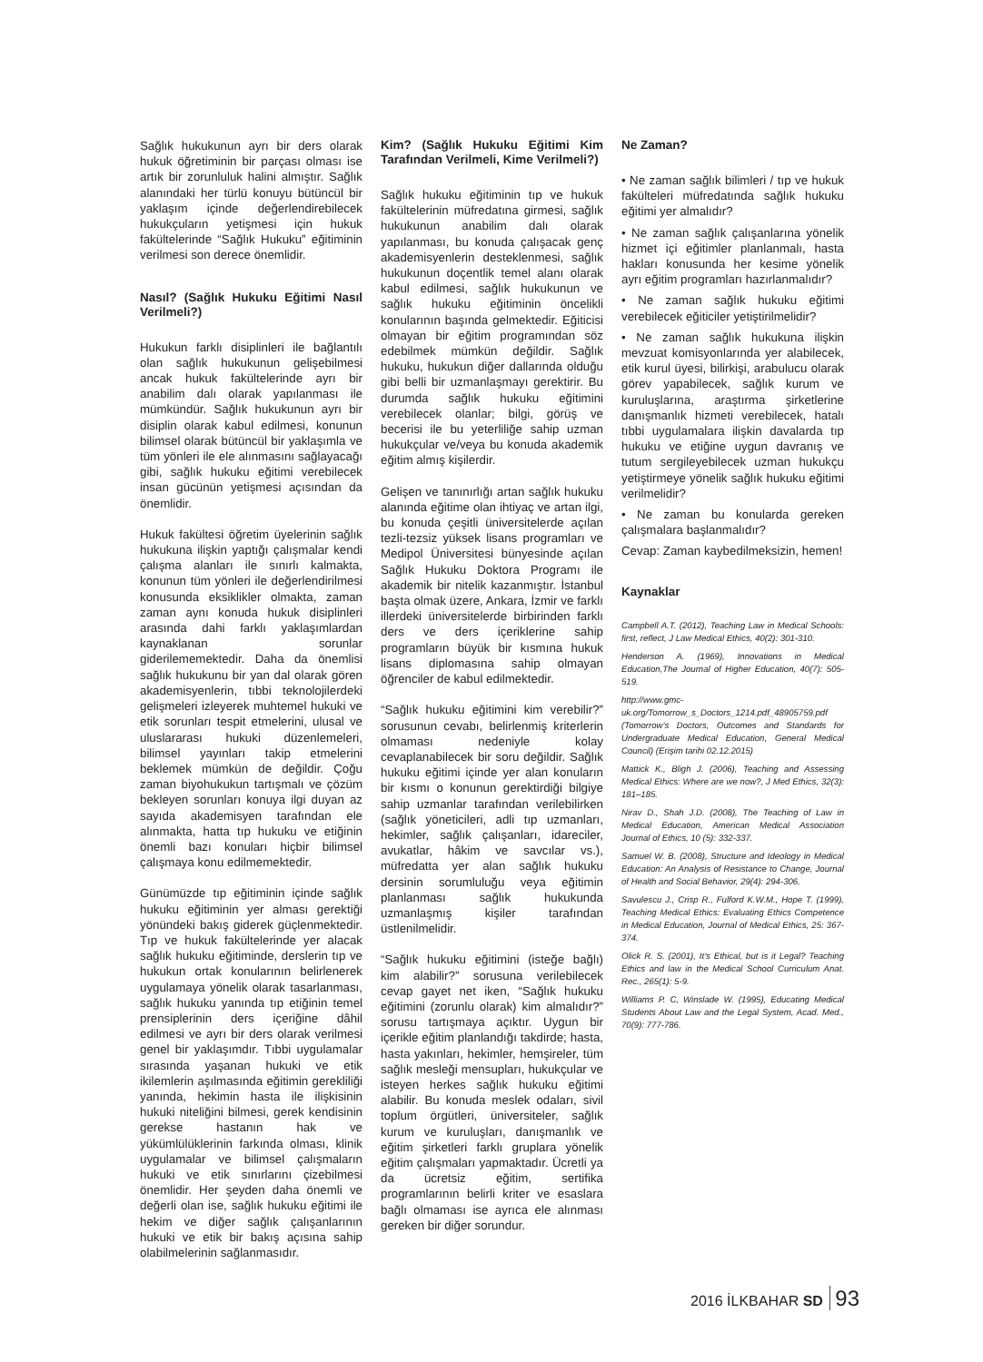Sağlık hukukunun ayrı bir ders olarak hukuk öğretiminin bir parçası olması ise artık bir zorunluluk halini almıştır. Sağlık alanındaki her türlü konuyu bütüncül bir yaklaşım içinde değerlendirebilecek hukukçuların yetişmesi için hukuk fakültelerinde “Sağlık Hukuku” eğitiminin verilmesi son derece önemlidir.
Nasıl? (Sağlık Hukuku Eğitimi Nasıl Verilmeli?)
Hukukun farklı disiplinleri ile bağlantılı olan sağlık hukukunun gelişebilmesi ancak hukuk fakültelerinde ayrı bir anabilim dalı olarak yapılanması ile mümkündür. Sağlık hukukunun ayrı bir disiplin olarak kabul edilmesi, konunun bilimsel olarak bütüncül bir yaklaşımla ve tüm yönleri ile ele alınmasını sağlayacağı gibi, sağlık hukuku eğitimi verebilecek insan gücünün yetişmesi açısından da önemlidir.
Hukuk fakültesi öğretim üyelerinin sağlık hukukuna ilişkin yaptığı çalışmalar kendi çalışma alanları ile sınırlı kalmakta, konunun tüm yönleri ile değerlendirilmesi konusunda eksiklikler olmakta, zaman zaman aynı konuda hukuk disiplinleri arasında dahi farklı yaklaşımlardan kaynaklanan sorunlar giderilememektedir. Daha da önemlisi sağlık hukukunu bir yan dal olarak gören akademisyenlerin, tıbbi teknolojilerdeki gelişmeleri izleyerek muhtemel hukuki ve etik sorunları tespit etmelerini, ulusal ve uluslararası hukuki düzenlemeleri, bilimsel yayınları takip etmelerini beklemek mümkün de değildir. Çoğu zaman biyohukukun tartışmalı ve çözüm bekleyen sorunları konuya ilgi duyan az sayıda akademisyen tarafından ele alınmakta, hatta tıp hukuku ve etiğinin önemli bazı konuları hiçbir bilimsel çalışmaya konu edilmemektedir.
Günümüzde tıp eğitiminin içinde sağlık hukuku eğitiminin yer alması gerektiği yönündeki bakış giderek güçlenmektedir. Tıp ve hukuk fakültelerinde yer alacak sağlık hukuku eğitiminde, derslerin tıp ve hukukun ortak konularının belirlenerek uygulamaya yönelik olarak tasarlanması, sağlık hukuku yanında tıp etiğinin temel prensiplerinin ders içeriğine dâhil edilmesi ve ayrı bir ders olarak verilmesi genel bir yaklaşımdır. Tıbbi uygulamalar sırasında yaşanan hukuki ve etik ikilemlerin aşılmasında eğitimin gerekliliği yanında, hekimin hasta ile ilişkisinin hukuki niteliğini bilmesi, gerek kendisinin gerekse hastanın hak ve yükümlülüklerinin farkında olması, klinik uygulamalar ve bilimsel çalışmaların hukuki ve etik sınırlarını çizebilmesi önemlidir. Her şeyden daha önemli ve değerli olan ise, sağlık hukuku eğitimi ile hekim ve diğer sağlık çalışanlarının hukuki ve etik bir bakış açısına sahip olabilmelerinin sağlanmasıdır.
Kim? (Sağlık Hukuku Eğitimi Kim Tarafından Verilmeli, Kime Verilmeli?)
Sağlık hukuku eğitiminin tıp ve hukuk fakültelerinin müfredatına girmesi, sağlık hukukunun anabilim dalı olarak yapılanması, bu konuda çalışacak genç akademisyenlerin desteklenmesi, sağlık hukukunun doçentlik temel alanı olarak kabul edilmesi, sağlık hukukunun ve sağlık hukuku eğitiminin öncelikli konularının başında gelmektedir. Eğiticisi olmayan bir eğitim programından söz edebilmek mümkün değildir. Sağlık hukuku, hukukun diğer dallarında olduğu gibi belli bir uzmanlaşmayı gerektirir. Bu durumda sağlık hukuku eğitimini verebilecek olanlar; bilgi, görüş ve becerisi ile bu yeterliliğe sahip uzman hukukçular ve/veya bu konuda akademik eğitim almış kişilerdir.
Gelişen ve tanınırlığı artan sağlık hukuku alanında eğitime olan ihtiyaç ve artan ilgi, bu konuda çeşitli üniversitelerde açılan tezli-tezsiz yüksek lisans programları ve Medipol Üniversitesi bünyesinde açılan Sağlık Hukuku Doktora Programı ile akademik bir nitelik kazanmıştır. İstanbul başta olmak üzere, Ankara, İzmir ve farklı illerdeki üniversitelerde birbirinden farklı ders ve ders içeriklerine sahip programların büyük bir kısmına hukuk lisans diplomasına sahip olmayan öğrenciler de kabul edilmektedir.
“Sağlık hukuku eğitimini kim verebilir?” sorusunun cevabı, belirlenmiş kriterlerin olmaması nedeniyle kolay cevaplanabilecek bir soru değildir. Sağlık hukuku eğitimi içinde yer alan konuların bir kısmı o konunun gerektirdiği bilgiye sahip uzmanlar tarafından verilebilirken (sağlık yöneticileri, adli tıp uzmanları, hekimler, sağlık çalışanları, idareciler, avukatlar, hâkim ve savcılar vs.), müfredatta yer alan sağlık hukuku dersinin sorumluluğu veya eğitimin planlanması sağlık hukukunda uzmanlaşmış kişiler tarafından üstlenilmelidir.
“Sağlık hukuku eğitimini (isteğe bağlı) kim alabilir?” sorusuna verilebilecek cevap gayet net iken, “Sağlık hukuku eğitimini (zorunlu olarak) kim almalıdır?” sorusu tartışmaya açıktır. Uygun bir içerikle eğitim planlandığı takdirde; hasta, hasta yakınları, hekimler, hemşireler, tüm sağlık mesleği mensupları, hukukçular ve isteyen herkes sağlık hukuku eğitimi alabilir. Bu konuda meslek odaları, sivil toplum örgütleri, üniversiteler, sağlık kurum ve kuruluşları, danışmanlık ve eğitim şirketleri farklı gruplara yönelik eğitim çalışmaları yapmaktadır. Ücretli ya da ücretsiz eğitim, sertifika programlarının belirli kriter ve esaslara bağlı olmaması ise ayrıca ele alınması gereken bir diğer sorundur.
Ne Zaman?
• Ne zaman sağlık bilimleri / tıp ve hukuk fakülteleri müfredatında sağlık hukuku eğitimi yer almalıdır?
• Ne zaman sağlık çalışanlarına yönelik hizmet içi eğitimler planlanmalı, hasta hakları konusunda her kesime yönelik ayrı eğitim programları hazırlanmalıdır?
• Ne zaman sağlık hukuku eğitimi verebilecek eğiticiler yetiştirilmelidir?
• Ne zaman sağlık hukukuna ilişkin mevzuat komisyonlarında yer alabilecek, etik kurul üyesi, bilirkişi, arabulucu olarak görev yapabilecek, sağlık kurum ve kuruluşlarına, araştırma şirketlerine danışmanlık hizmeti verebilecek, hatalı tıbbi uygulamalara ilişkin davalarda tıp hukuku ve etiğine uygun davranış ve tutum sergileyebilecek uzman hukukçu yetiştirmeye yönelik sağlık hukuku eğitimi verilmelidir?
• Ne zaman bu konularda gereken çalışmalara başlanmalıdır?
Cevap: Zaman kaybedilmeksizin, hemen!
Kaynaklar
Campbell A.T. (2012), Teaching Law in Medical Schools: first, reflect, J Law Medical Ethics, 40(2): 301-310.
Henderson A. (1969), Innovations in Medical Education,The Journal of Higher Education, 40(7): 505-519.
http://www.gmc-uk.org/Tomorrow_s_Doctors_1214.pdf_48905759.pdf (Tomorrow’s Doctors, Outcomes and Standards for Undergraduate Medical Education, General Medical Council) (Erişim tarihi 02.12.2015)
Mattick K., Bligh J. (2006), Teaching and Assessing Medical Ethics: Where are we now?, J Med Ethics, 32(3): 181–185.
Nirav D., Shah J.D. (2008), The Teaching of Law in Medical Education, American Medical Association Journal of Ethics, 10 (5): 332-337.
Samuel W. B. (2008), Structure and Ideology in Medical Education: An Analysis of Resistance to Change, Journal of Health and Social Behavior, 29(4): 294-306.
Savulescu J., Crisp R., Fulford K.W.M., Hope T. (1999), Teaching Medical Ethics: Evaluating Ethics Competence in Medical Education, Journal of Medical Ethics, 25: 367-374.
Olick R. S. (2001), It’s Ethical, but is it Legal? Teaching Ethics and law in the Medical School Curriculum Anat. Rec., 265(1): 5-9.
Williams P. C, Winslade W. (1995), Educating Medical Students About Law and the Legal System, Acad. Med., 70(9): 777-786.
2016 İLKBAHAR SD 93